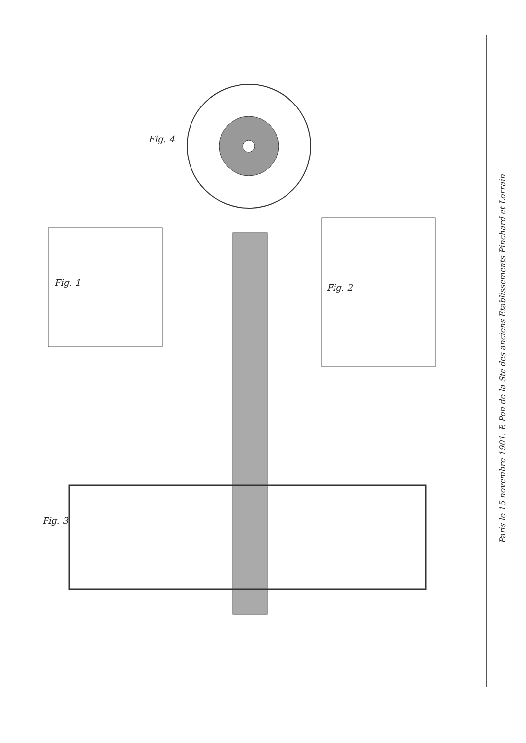Fig. 4
Fig. 1 Fig. 2
Fig. 3
Paris le 15 novembre 1901. P. Pon de la Ste des anciens Etablissements Pinchard et Lorrain